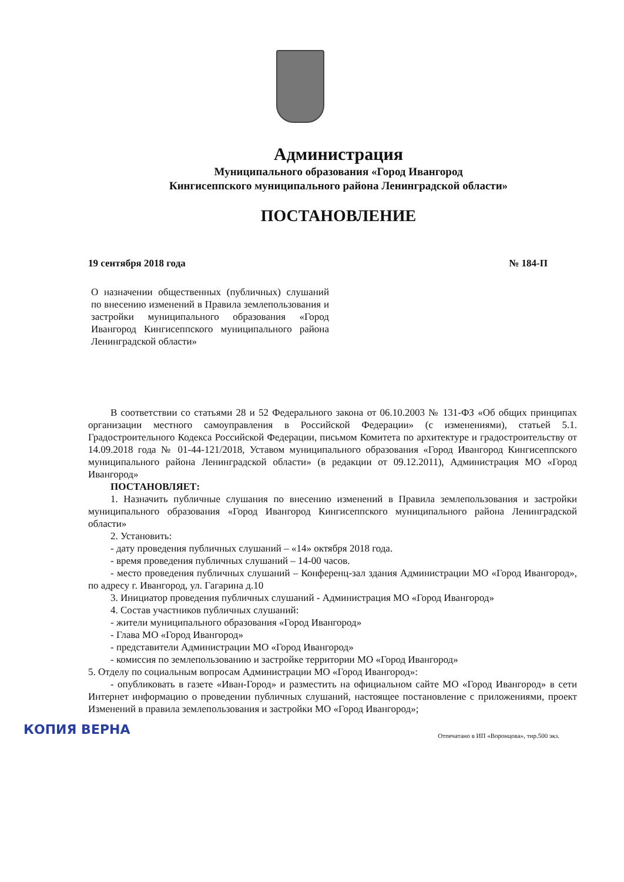Администрация
Муниципального образования «Город Ивангород
Кингисеппского муниципального района Ленинградской области»
ПОСТАНОВЛЕНИЕ
19 сентября 2018 года № 184-П
О назначении общественных (публичных) слушаний по внесению изменений в Правила землепользования и застройки муниципального образования «Город Ивангород Кингисеппского муниципального района Ленинградской области»
В соответствии со статьями 28 и 52 Федерального закона от 06.10.2003 № 131-ФЗ «Об общих принципах организации местного самоуправления в Российской Федерации» (с изменениями), статьей 5.1. Градостроительного Кодекса Российской Федерации, письмом Комитета по архитектуре и градостроительству от 14.09.2018 года № 01-44-121/2018, Уставом муниципального образования «Город Ивангород Кингисеппского муниципального района Ленинградской области» (в редакции от 09.12.2011), Администрация МО «Город Ивангород»
ПОСТАНОВЛЯЕТ:
1. Назначить публичные слушания по внесению изменений в Правила землепользования и застройки муниципального образования «Город Ивангород Кингисеппского муниципального района Ленинградской области»
2. Установить:
- дату проведения публичных слушаний – «14» октября 2018 года.
- время проведения публичных слушаний – 14-00 часов.
- место проведения публичных слушаний – Конференц-зал здания Администрации МО «Город Ивангород», по адресу г. Ивангород, ул. Гагарина д.10
3. Инициатор проведения публичных слушаний - Администрация МО «Город Ивангород»
4. Состав участников публичных слушаний:
- жители муниципального образования «Город Ивангород»
- Глава МО «Город Ивангород»
- представители Администрации МО «Город Ивангород»
- комиссия по землепользованию и застройке территории МО «Город Ивангород»
5. Отделу по социальным вопросам Администрации МО «Город Ивангород»:
- опубликовать в газете «Иван-Город» и разместить на официальном сайте МО «Город Ивангород» в сети Интернет информацию о проведении публичных слушаний, настоящее постановление с приложениями, проект Изменений в правила землепользования и застройки МО «Город Ивангород»;
КОПИЯ ВЕРНА
Отпечатано в ИП «Воронцова», тир.500 экз.